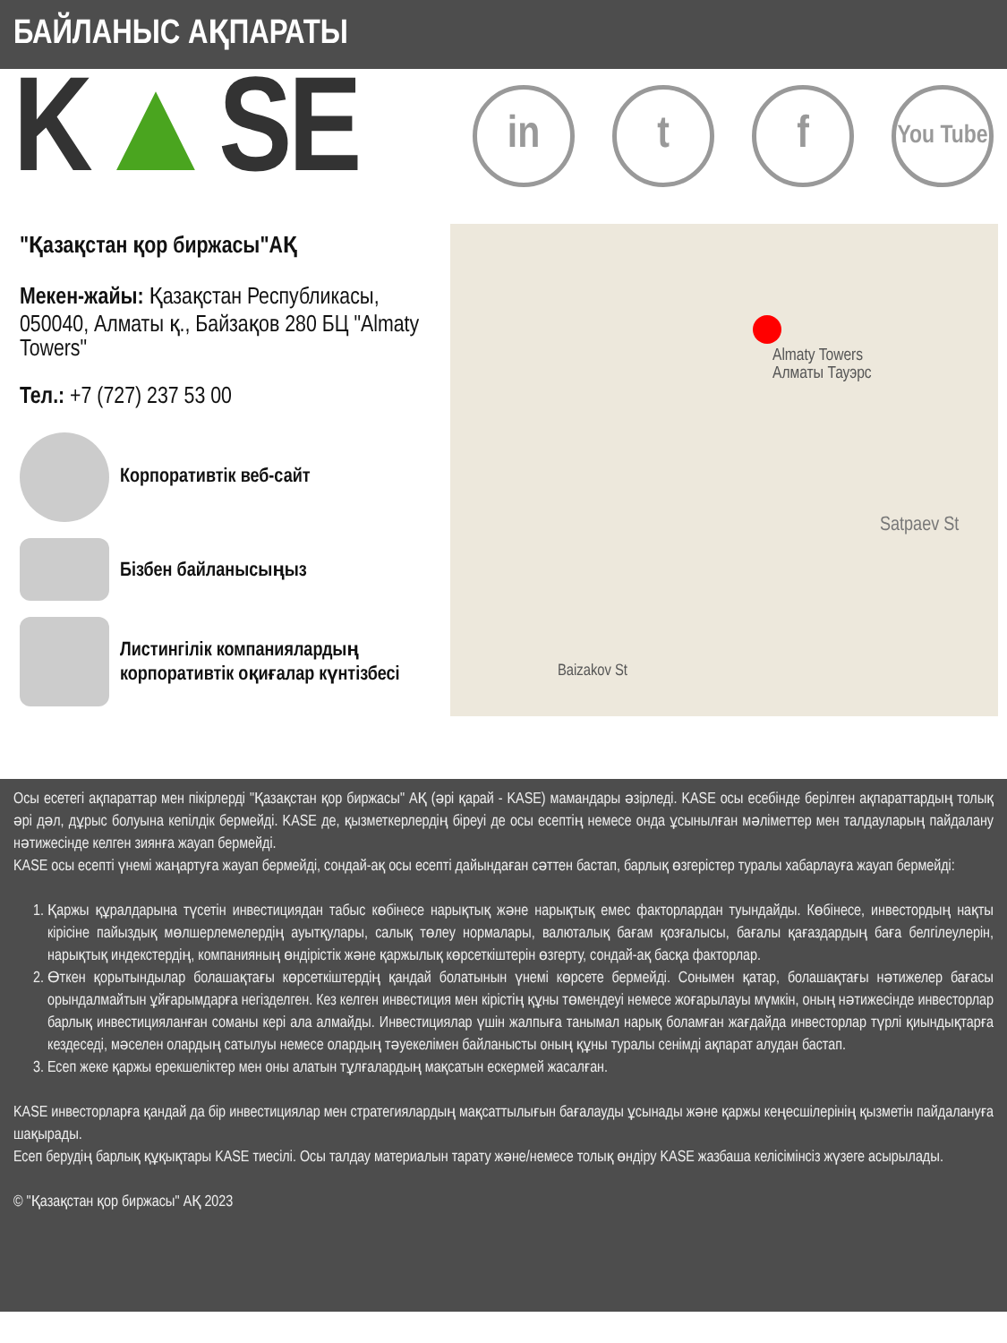БАЙЛАНЫС АҚПАРАТЫ
K▲SE
in t f
You Tube
"Қазақстан қор биржасы"АҚ
Мекен-жайы: Қазақстан Республикасы, 050040, Алматы қ., Байзақов 280 БЦ "Almaty Towers"
Тел.: +7 (727) 237 53 00
Корпоративтік веб-сайт
Бізбен байланысыңыз
Листингілік компаниялардың корпоративтік оқиғалар күнтізбесі
Almaty Towers
Алматы Тауэрс
Satpaev St
Baizakov St
Осы есетегі ақпараттар мен пікірлерді "Қазақстан қор биржасы" АҚ (әрі қарай - KASE) мамандары әзірледі. KASE осы есебінде берілген ақпараттардың толық әрі дәл, дұрыс болуына кепілдік бермейді. KASE де, қызметкерлердің біреуі де осы есептің немесе онда ұсынылған мәліметтер мен талдауларың пайдалану нәтижесінде келген зиянға жауап бермейді.
KASE осы есепті үнемі жаңартуға жауап бермейді, сондай-ақ осы есепті дайындаған сәттен бастап, барлық өзгерістер туралы хабарлауға жауап бермейді:
1. Қаржы құралдарына түсетін инвестициядан табыс көбінесе нарықтық және нарықтық емес факторлардан туындайды. Көбінесе, инвестордың нақты кірісіне пайыздық мөлшерлемелердің ауытқулары, салық төлеу нормалары, валюталық бағам қозғалысы, бағалы қағаздардың баға белгілеулерін, нарықтық индекстердің, компанияның өндірістік және қаржылық көрсеткіштерін өзгерту, сондай-ақ басқа факторлар.
2. Өткен қорытындылар болашақтағы көрсеткіштердің қандай болатынын үнемі көрсете бермейді. Сонымен қатар, болашақтағы нәтижелер бағасы орындалмайтын ұйғарымдарға негізделген. Кез келген инвестиция мен кірістің құны төмендеуі немесе жоғарылауы мүмкін, оның нәтижесінде инвесторлар барлық инвестицияланған соманы кері ала алмайды. Инвестициялар үшін жалпыға танымал нарық боламған жағдайда инвесторлар түрлі қиындықтарға кездеседі, мәселен олардың сатылуы немесе олардың тәуекелімен байланысты оның құны туралы сенімді ақпарат алудан бастап.
3. Есеп жеке қаржы ерекшеліктер мен оны алатын тұлғалардың мақсатын ескермей жасалған.
KASE инвесторларға қандай да бір инвестициялар мен стратегиялардың мақсаттылығын бағалауды ұсынады және қаржы кеңесшілерінің қызметін пайдалануға шақырады.
Есеп берудің барлық құқықтары KASE тиесілі. Осы талдау материалын тарату және/немесе толық өндіру KASE жазбаша келісімінсіз жүзеге асырылады.
© "Қазақстан қор биржасы" АҚ 2023